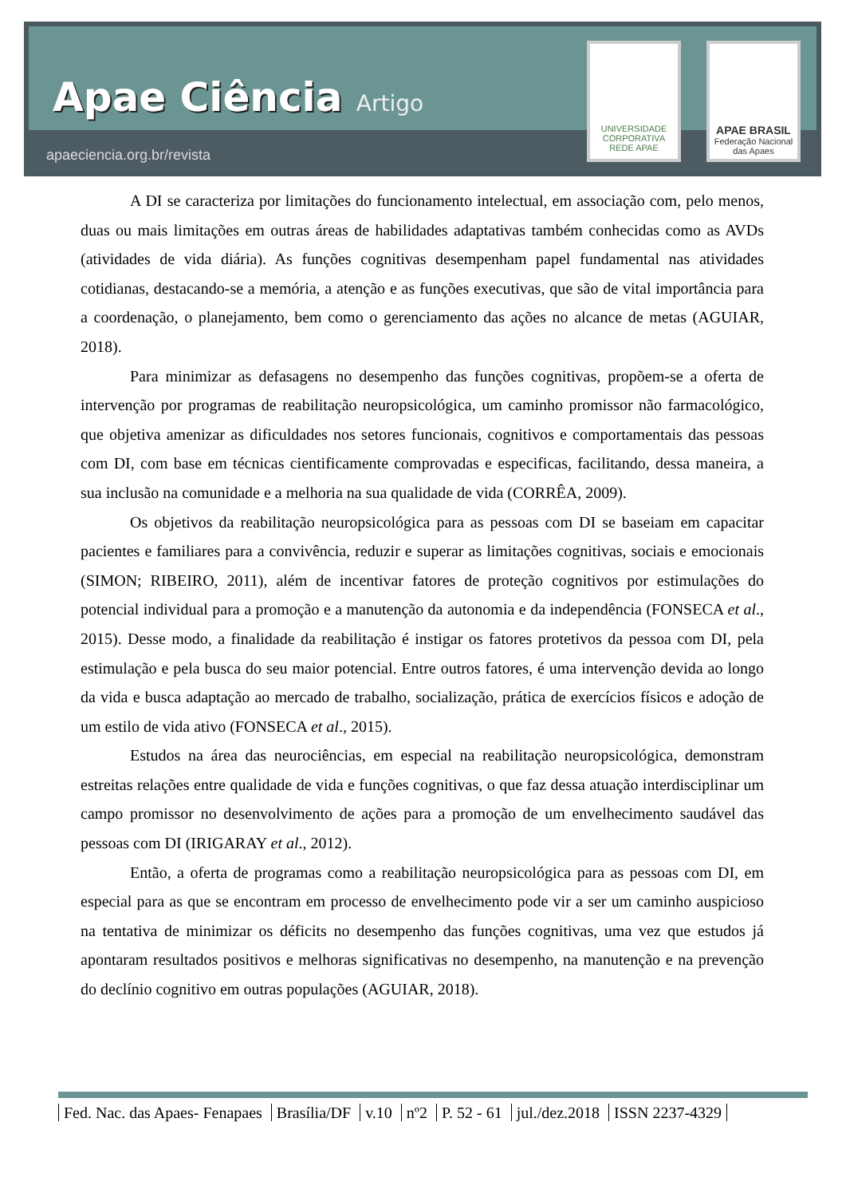Apae Ciência Artigo
apaeciencia.org.br/revista
UNIVERSIDADE CORPORATIVA
REDE APAE
APAE BRASIL
Federação Nacional das Apaes
A DI se caracteriza por limitações do funcionamento intelectual, em associação com, pelo menos, duas ou mais limitações em outras áreas de habilidades adaptativas também conhecidas como as AVDs (atividades de vida diária). As funções cognitivas desempenham papel fundamental nas atividades cotidianas, destacando-se a memória, a atenção e as funções executivas, que são de vital importância para a coordenação, o planejamento, bem como o gerenciamento das ações no alcance de metas (AGUIAR, 2018).
Para minimizar as defasagens no desempenho das funções cognitivas, propõem-se a oferta de intervenção por programas de reabilitação neuropsicológica, um caminho promissor não farmacológico, que objetiva amenizar as dificuldades nos setores funcionais, cognitivos e comportamentais das pessoas com DI, com base em técnicas cientificamente comprovadas e especificas, facilitando, dessa maneira, a sua inclusão na comunidade e a melhoria na sua qualidade de vida (CORRÊA, 2009).
Os objetivos da reabilitação neuropsicológica para as pessoas com DI se baseiam em capacitar pacientes e familiares para a convivência, reduzir e superar as limitações cognitivas, sociais e emocionais (SIMON; RIBEIRO, 2011), além de incentivar fatores de proteção cognitivos por estimulações do potencial individual para a promoção e a manutenção da autonomia e da independência (FONSECA et al., 2015). Desse modo, a finalidade da reabilitação é instigar os fatores protetivos da pessoa com DI, pela estimulação e pela busca do seu maior potencial. Entre outros fatores, é uma intervenção devida ao longo da vida e busca adaptação ao mercado de trabalho, socialização, prática de exercícios físicos e adoção de um estilo de vida ativo (FONSECA et al., 2015).
Estudos na área das neurociências, em especial na reabilitação neuropsicológica, demonstram estreitas relações entre qualidade de vida e funções cognitivas, o que faz dessa atuação interdisciplinar um campo promissor no desenvolvimento de ações para a promoção de um envelhecimento saudável das pessoas com DI (IRIGARAY et al., 2012).
Então, a oferta de programas como a reabilitação neuropsicológica para as pessoas com DI, em especial para as que se encontram em processo de envelhecimento pode vir a ser um caminho auspicioso na tentativa de minimizar os déficits no desempenho das funções cognitivas, uma vez que estudos já apontaram resultados positivos e melhoras significativas no desempenho, na manutenção e na prevenção do declínio cognitivo em outras populações (AGUIAR, 2018).
Fed. Nac. das Apaes- Fenapaes Brasília/DF v.10 nº2 P. 52 - 61 jul./dez.2018 ISSN 2237-4329